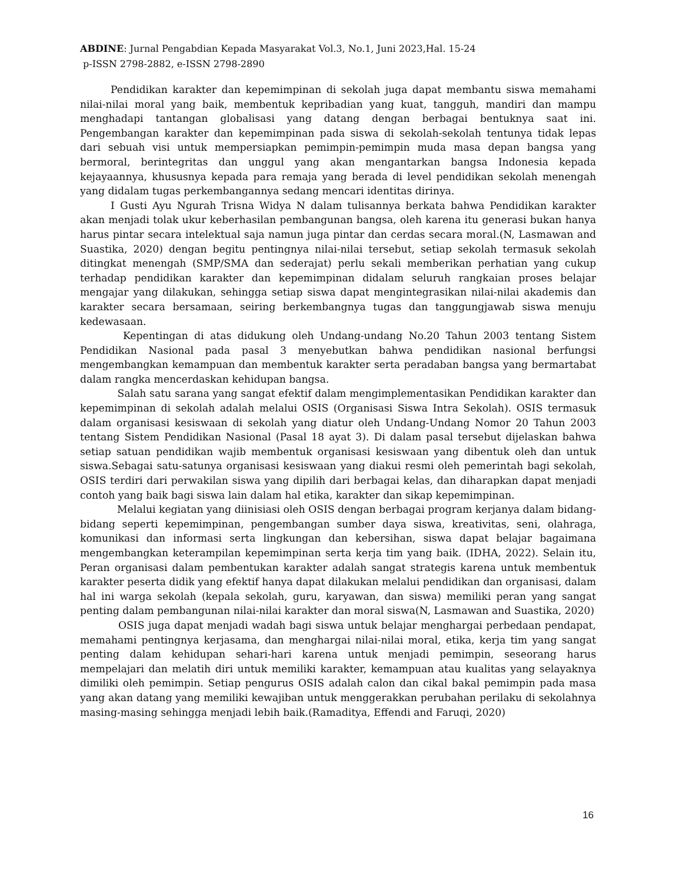ABDINE: Jurnal Pengabdian Kepada Masyarakat Vol.3, No.1, Juni 2023,Hal. 15-24
p-ISSN 2798-2882, e-ISSN 2798-2890
Pendidikan karakter dan kepemimpinan di sekolah juga dapat membantu siswa memahami nilai-nilai moral yang baik, membentuk kepribadian yang kuat, tangguh, mandiri dan mampu menghadapi tantangan globalisasi yang datang dengan berbagai bentuknya saat ini. Pengembangan karakter dan kepemimpinan pada siswa di sekolah-sekolah tentunya tidak lepas dari sebuah visi untuk mempersiapkan pemimpin-pemimpin muda masa depan bangsa yang bermoral, berintegritas dan unggul yang akan mengantarkan bangsa Indonesia kepada kejayaannya, khususnya kepada para remaja yang berada di level pendidikan sekolah menengah yang didalam tugas perkembangannya sedang mencari identitas dirinya.
I Gusti Ayu Ngurah Trisna Widya N dalam tulisannya berkata bahwa Pendidikan karakter akan menjadi tolak ukur keberhasilan pembangunan bangsa, oleh karena itu generasi bukan hanya harus pintar secara intelektual saja namun juga pintar dan cerdas secara moral.(N, Lasmawan and Suastika, 2020) dengan begitu pentingnya nilai-nilai tersebut, setiap sekolah termasuk sekolah ditingkat menengah (SMP/SMA dan sederajat) perlu sekali memberikan perhatian yang cukup terhadap pendidikan karakter dan kepemimpinan didalam seluruh rangkaian proses belajar mengajar yang dilakukan, sehingga setiap siswa dapat mengintegrasikan nilai-nilai akademis dan karakter secara bersamaan, seiring berkembangnya tugas dan tanggungjawab siswa menuju kedewasaan.
Kepentingan di atas didukung oleh Undang-undang No.20 Tahun 2003 tentang Sistem Pendidikan Nasional pada pasal 3 menyebutkan bahwa pendidikan nasional berfungsi mengembangkan kemampuan dan membentuk karakter serta peradaban bangsa yang bermartabat dalam rangka mencerdaskan kehidupan bangsa.
Salah satu sarana yang sangat efektif dalam mengimplementasikan Pendidikan karakter dan kepemimpinan di sekolah adalah melalui OSIS (Organisasi Siswa Intra Sekolah). OSIS termasuk dalam organisasi kesiswaan di sekolah yang diatur oleh Undang-Undang Nomor 20 Tahun 2003 tentang Sistem Pendidikan Nasional (Pasal 18 ayat 3). Di dalam pasal tersebut dijelaskan bahwa setiap satuan pendidikan wajib membentuk organisasi kesiswaan yang dibentuk oleh dan untuk siswa.Sebagai satu-satunya organisasi kesiswaan yang diakui resmi oleh pemerintah bagi sekolah, OSIS terdiri dari perwakilan siswa yang dipilih dari berbagai kelas, dan diharapkan dapat menjadi contoh yang baik bagi siswa lain dalam hal etika, karakter dan sikap kepemimpinan.
Melalui kegiatan yang diinisiasi oleh OSIS dengan berbagai program kerjanya dalam bidang-bidang seperti kepemimpinan, pengembangan sumber daya siswa, kreativitas, seni, olahraga, komunikasi dan informasi serta lingkungan dan kebersihan, siswa dapat belajar bagaimana mengembangkan keterampilan kepemimpinan serta kerja tim yang baik. (IDHA, 2022). Selain itu, Peran organisasi dalam pembentukan karakter adalah sangat strategis karena untuk membentuk karakter peserta didik yang efektif hanya dapat dilakukan melalui pendidikan dan organisasi, dalam hal ini warga sekolah (kepala sekolah, guru, karyawan, dan siswa) memiliki peran yang sangat penting dalam pembangunan nilai-nilai karakter dan moral siswa(N, Lasmawan and Suastika, 2020)
OSIS juga dapat menjadi wadah bagi siswa untuk belajar menghargai perbedaan pendapat, memahami pentingnya kerjasama, dan menghargai nilai-nilai moral, etika, kerja tim yang sangat penting dalam kehidupan sehari-hari karena untuk menjadi pemimpin, seseorang harus mempelajari dan melatih diri untuk memiliki karakter, kemampuan atau kualitas yang selayaknya dimiliki oleh pemimpin. Setiap pengurus OSIS adalah calon dan cikal bakal pemimpin pada masa yang akan datang yang memiliki kewajiban untuk menggerakkan perubahan perilaku di sekolahnya masing-masing sehingga menjadi lebih baik.(Ramaditya, Effendi and Faruqi, 2020)
16